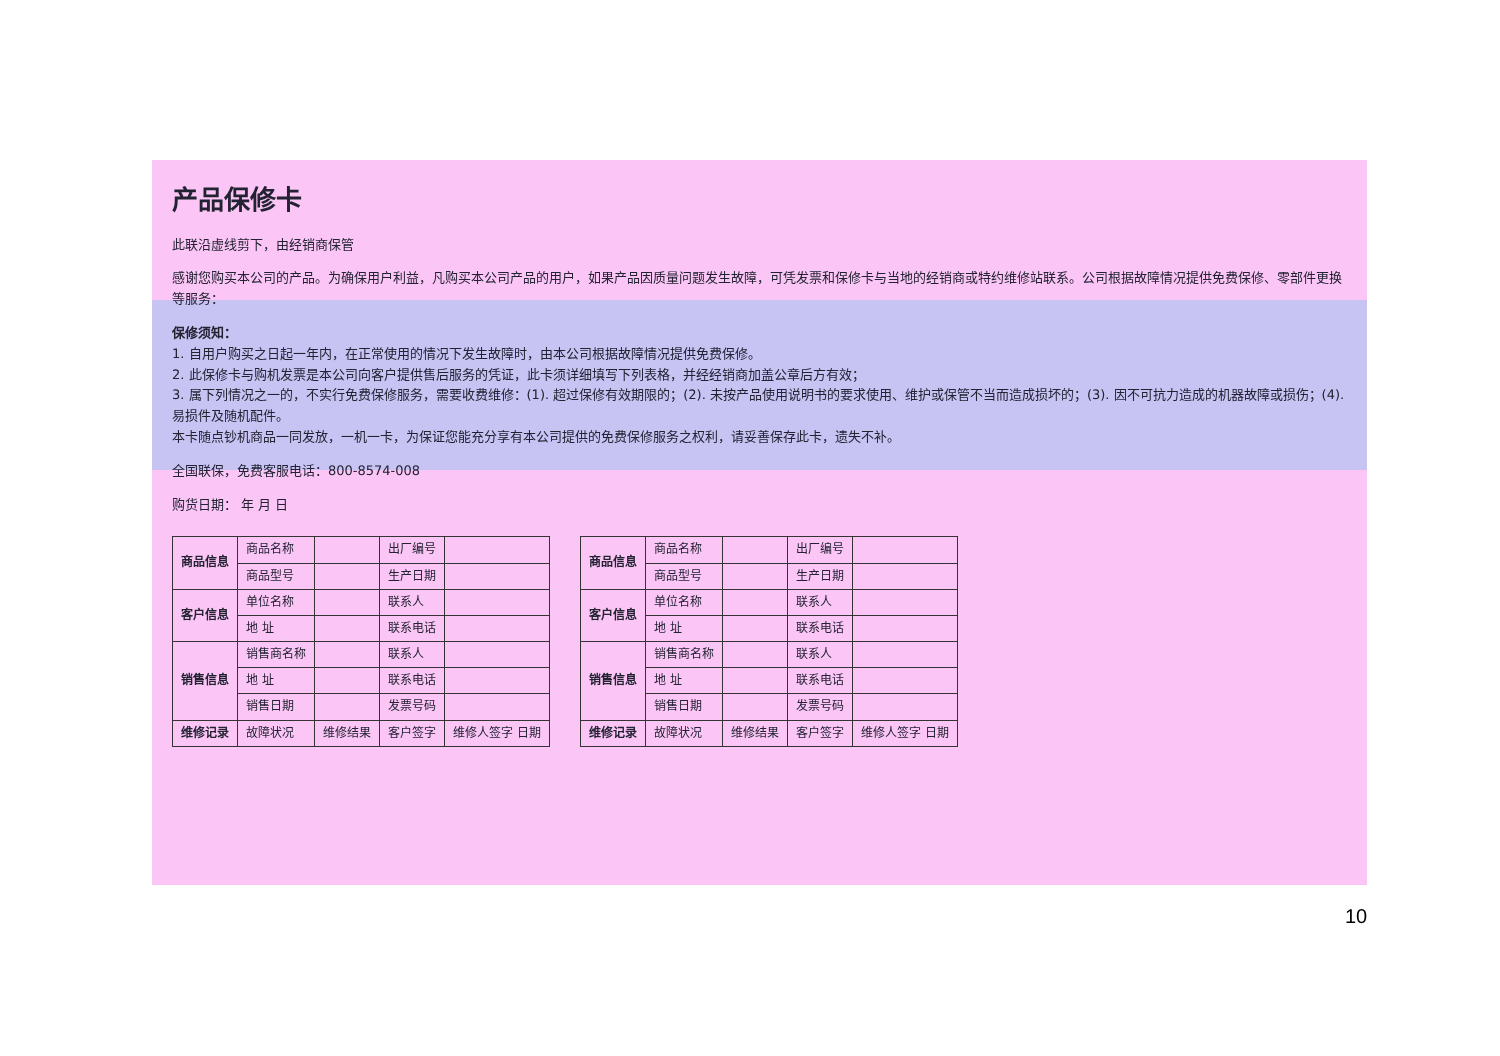产品保修卡
此联沿虚线剪下，由经销商保管
感谢您购买本公司的产品。为确保用户利益，凡购买本公司产品的用户，如果产品因质量问题发生故障，可凭发票和保修卡与当地的经销商或特约维修站联系。公司根据故障情况提供免费保修、零部件更换等服务：
保修须知：
1. 自用户购买之日起一年内，在正常使用的情况下发生故障时，由本公司根据故障情况提供免费保修。
2. 此保修卡与购机发票是本公司向客户提供售后服务的凭证，此卡须详细填写下列表格，并经经销商加盖公章后方有效；
3. 属下列情况之一的，不实行免费保修服务，需要收费维修：(1). 超过保修有效期限的；(2). 未按产品使用说明书的要求使用、维护或保管不当而造成损坏的；(3). 因不可抗力造成的机器故障或损伤；(4). 易损件及随机配件。
本卡随点钞机商品一同发放，一机一卡，为保证您能充分享有本公司提供的免费保修服务之权利，请妥善保存此卡，遗失不补。
全国联保，免费客服电话：800-8574-008
购货日期： 年 月 日
| 商品信息 | 商品名称 | | 出厂编号 | |
| | 商品型号 | | 生产日期 | |
| 客户信息 | 单位名称 | | 联系人 | |
| | 地 址 | | 联系电话 | |
| 销售信息 | 销售商名称 | | 联系人 | |
| | 地 址 | | 联系电话 | |
| | 销售日期 | | 发票号码 | |
| 维修记录 | 故障状况 | 维修结果 | 客户签字 | 维修人签字 日期 |
| 商品信息 | 商品名称 | | 出厂编号 | |
| | 商品型号 | | 生产日期 | |
| 客户信息 | 单位名称 | | 联系人 | |
| | 地 址 | | 联系电话 | |
| 销售信息 | 销售商名称 | | 联系人 | |
| | 地 址 | | 联系电话 | |
| | 销售日期 | | 发票号码 | |
| 维修记录 | 故障状况 | 维修结果 | 客户签字 | 维修人签字 日期 |
10